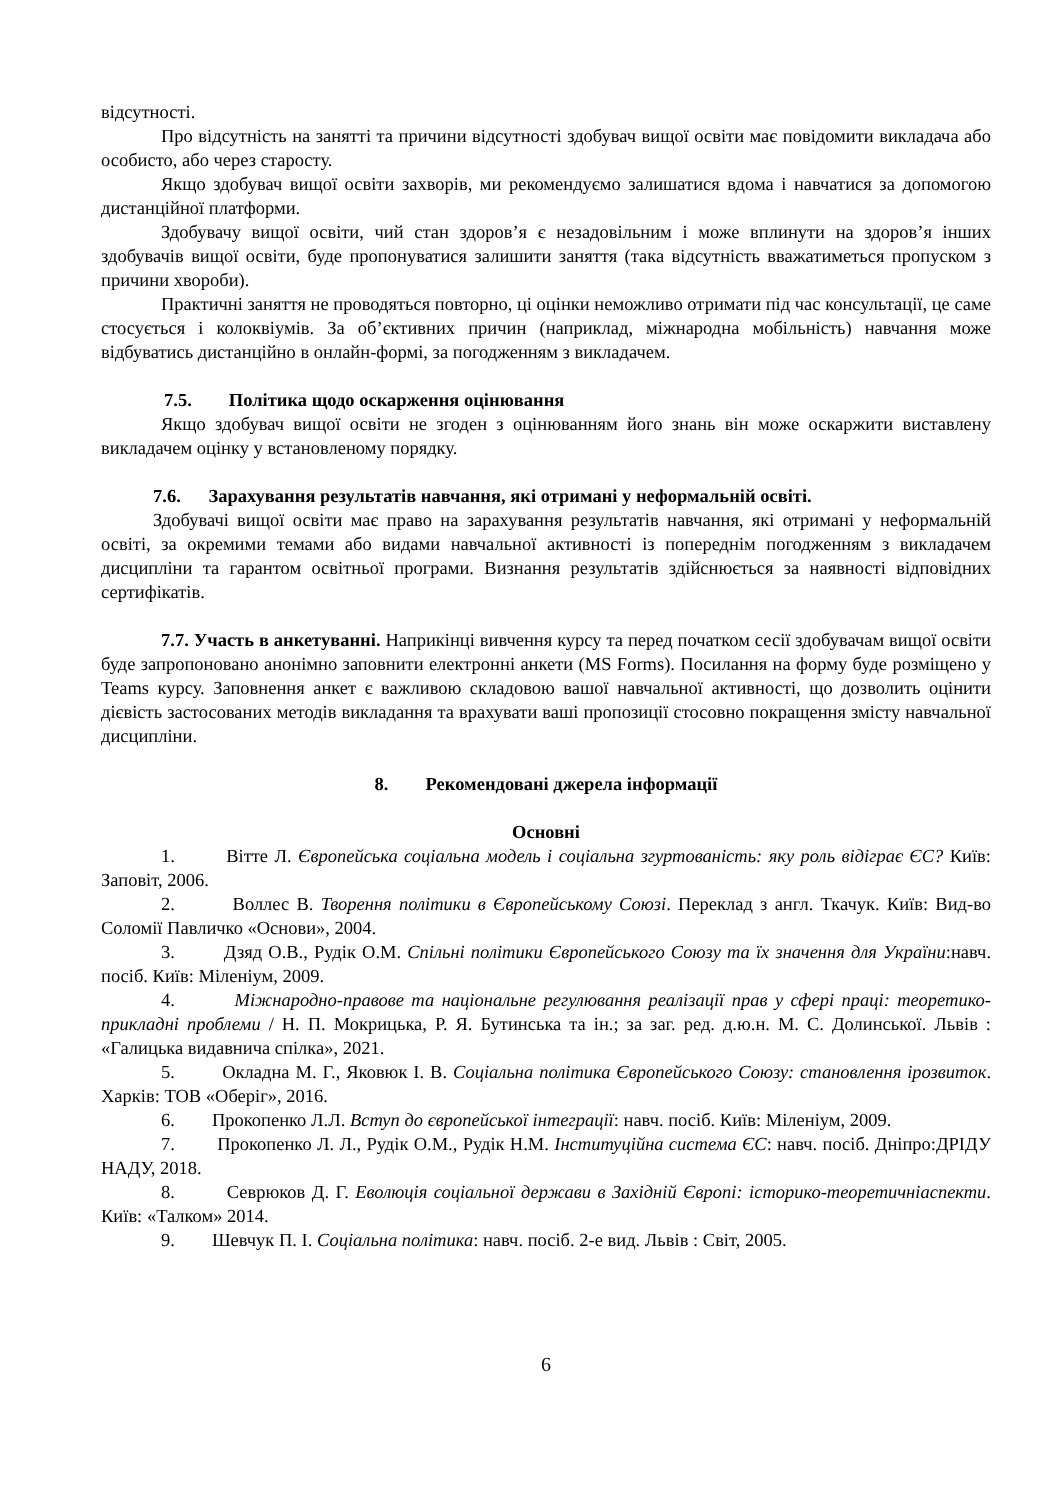відсутності.
Про відсутність на занятті та причини відсутності здобувач вищої освіти має повідомити викладача або особисто, або через старосту.
Якщо здобувач вищої освіти захворів, ми рекомендуємо залишатися вдома і навчатися за допомогою дистанційної платформи.
Здобувачу вищої освіти, чий стан здоров’я є незадовільним і може вплинути на здоров’я інших здобувачів вищої освіти, буде пропонуватися залишити заняття (така відсутність вважатиметься пропуском з причини хвороби).
Практичні заняття не проводяться повторно, ці оцінки неможливо отримати під час консультації, це саме стосується і колоквіумів. За об’єктивних причин (наприклад, міжнародна мобільність) навчання може відбуватись дистанційно в онлайн-формі, за погодженням з викладачем.
7.5. Політика щодо оскарження оцінювання
Якщо здобувач вищої освіти не згоден з оцінюванням його знань він може оскаржити виставлену викладачем оцінку у встановленому порядку.
7.6. Зарахування результатів навчання, які отримані у неформальній освіті.
Здобувачі вищої освіти має право на зарахування результатів навчання, які отримані у неформальній освіті, за окремими темами або видами навчальної активності із попереднім погодженням з викладачем дисципліни та гарантом освітньої програми. Визнання результатів здійснюється за наявності відповідних сертифікатів.
7.7. Участь в анкетуванні. Наприкінці вивчення курсу та перед початком сесії здобувачам вищої освіти буде запропоновано анонімно заповнити електронні анкети (MS Forms). Посилання на форму буде розміщено у Teams курсу. Заповнення анкет є важливою складовою вашої навчальної активності, що дозволить оцінити дієвість застосованих методів викладання та врахувати ваші пропозиції стосовно покращення змісту навчальної дисципліни.
8. Рекомендовані джерела інформації
Основні
1. Вітте Л. Європейська соціальна модель і соціальна згуртованість: яку роль відіграє ЄС? Київ: Заповіт, 2006.
2. Воллес В. Творення політики в Європейському Союзі. Переклад з англ. Ткачук. Київ: Вид-во Соломії Павличко «Основи», 2004.
3. Дзяд О.В., Рудік О.М. Спільні політики Європейського Союзу та їх значення для України:навч. посіб. Київ: Міленіум, 2009.
4. Міжнародно-правове та національне регулювання реалізації прав у сфері праці: теоретико-прикладні проблеми / Н. П. Мокрицька, Р. Я. Бутинська та ін.; за заг. ред. д.ю.н. М. С. Долинської. Львів : «Галицька видавнича спілка», 2021.
5. Окладна М. Г., Яковюк І. В. Соціальна політика Європейського Союзу: становлення ірозвиток. Харків: ТОВ «Оберіг», 2016.
6. Прокопенко Л.Л. Вступ до європейської інтеграції: навч. посіб. Київ: Міленіум, 2009.
7. Прокопенко Л. Л., Рудік О.М., Рудік Н.М. Інституційна система ЄС: навч. посіб. Дніпро:ДРІДУ НАДУ, 2018.
8. Севрюков Д. Г. Еволюція соціальної держави в Західній Європі: історико-теоретичніаспекти. Київ: «Талком» 2014.
9. Шевчук П. І. Соціальна політика: навч. посіб. 2-е вид. Львів : Світ, 2005.
6